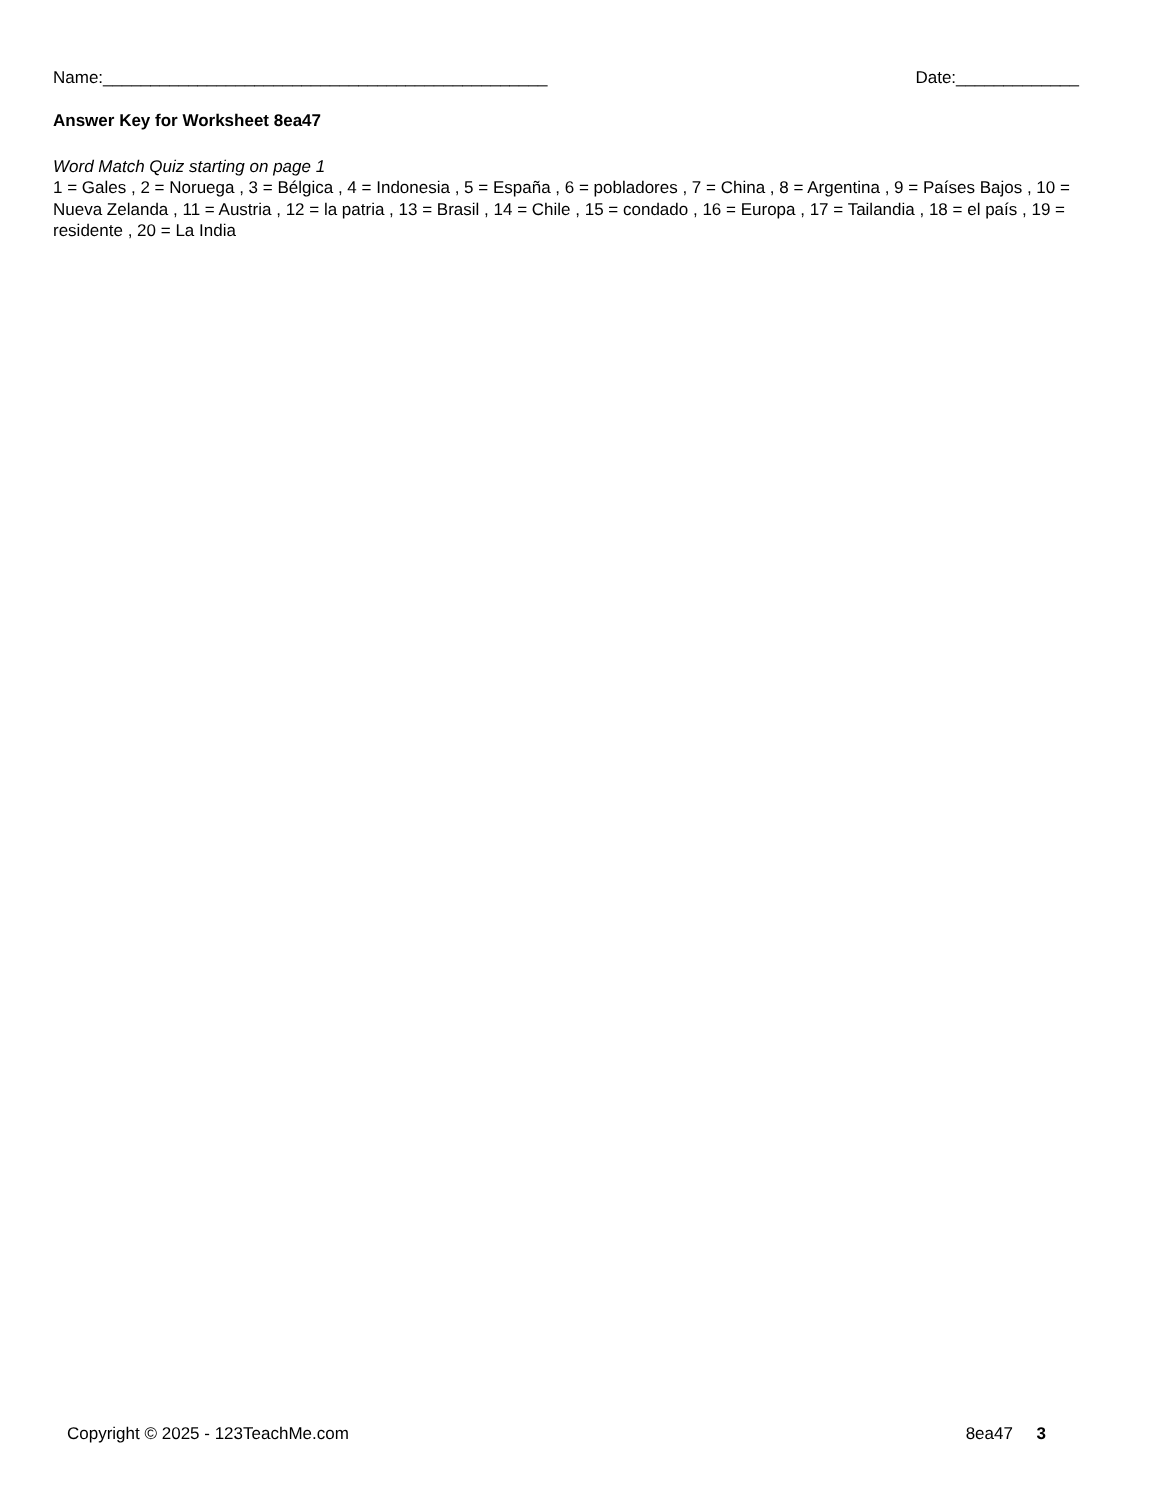Name:_______________________________________________ Date:_____________
Answer Key for Worksheet 8ea47
Word Match Quiz starting on page 1
1 = Gales , 2 = Noruega , 3 = Bélgica , 4 = Indonesia , 5 = España , 6 = pobladores , 7 = China , 8 = Argentina , 9 = Países Bajos , 10 = Nueva Zelanda , 11 = Austria , 12 = la patria , 13 = Brasil , 14 = Chile , 15 = condado , 16 = Europa , 17 = Tailandia , 18 = el país , 19 = residente , 20 = La India
Copyright © 2025 - 123TeachMe.com 8ea47 3